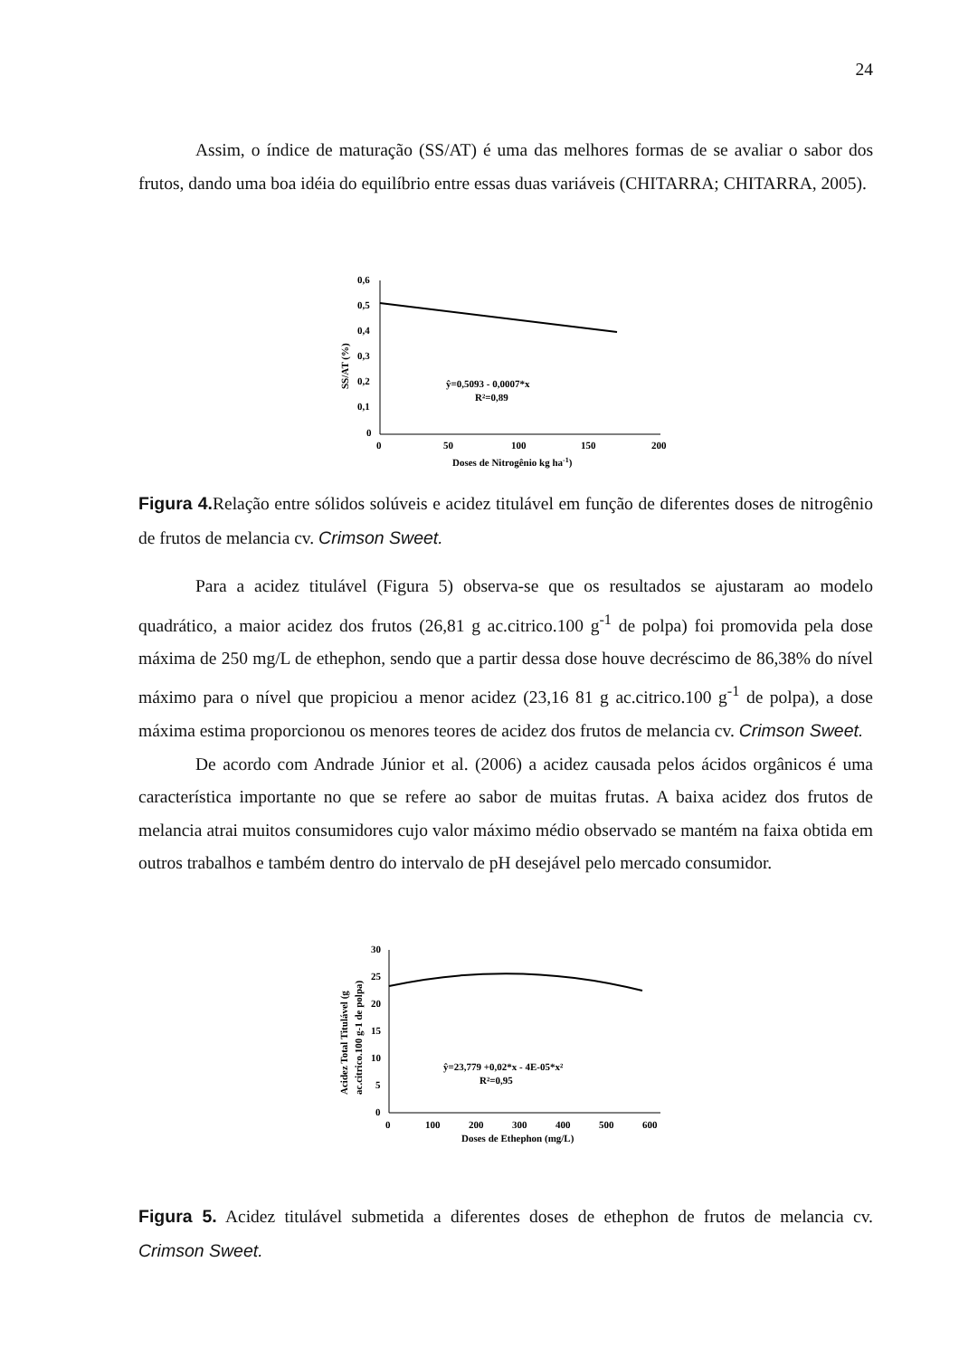24
Assim, o índice de maturação (SS/AT) é uma das melhores formas de se avaliar o sabor dos frutos, dando uma boa idéia do equilíbrio entre essas duas variáveis (CHITARRA; CHITARRA, 2005).
0,6
0,5
0,4
0,3
0,2
0,1
0
0
50
100
150
200
Doses de Nitrogênio kg ha-1)
SS/AT (%)
ŷ=0,5093 - 0,0007*x
R²=0,89
Figura 4. Relação entre sólidos solúveis e acidez titulável em função de diferentes doses de nitrogênio de frutos de melancia cv. Crimson Sweet.
Para a acidez titulável (Figura 5) observa-se que os resultados se ajustaram ao modelo quadrático, a maior acidez dos frutos (26,81 g ac.citrico.100 g<sup>-1</sup> de polpa) foi promovida pela dose máxima de 250 mg/L de ethephon, sendo que a partir dessa dose houve decréscimo de 86,38% do nível máximo para o nível que propiciou a menor acidez (23,16 81 g ac.citrico.100 g<sup>-1</sup> de polpa), a dose máxima estima proporcionou os menores teores de acidez dos frutos de melancia cv. Crimson Sweet.
De acordo com Andrade Júnior et al. (2006) a acidez causada pelos ácidos orgânicos é uma característica importante no que se refere ao sabor de muitas frutas. A baixa acidez dos frutos de melancia atrai muitos consumidores cujo valor máximo médio observado se mantém na faixa obtida em outros trabalhos e também dentro do intervalo de pH desejável pelo mercado consumidor.
30
25
20
15
10
5
0
0
100
200
300
400
500
600
Doses de Ethephon (mg/L)
Acidez Total Titulável (g
ac.citrico.100 g-1 de polpa)
ŷ=23,779 +0,02*x - 4E-05*x²
R²=0,95
Figura 5. Acidez titulável submetida a diferentes doses de ethephon de frutos de melancia cv. Crimson Sweet.